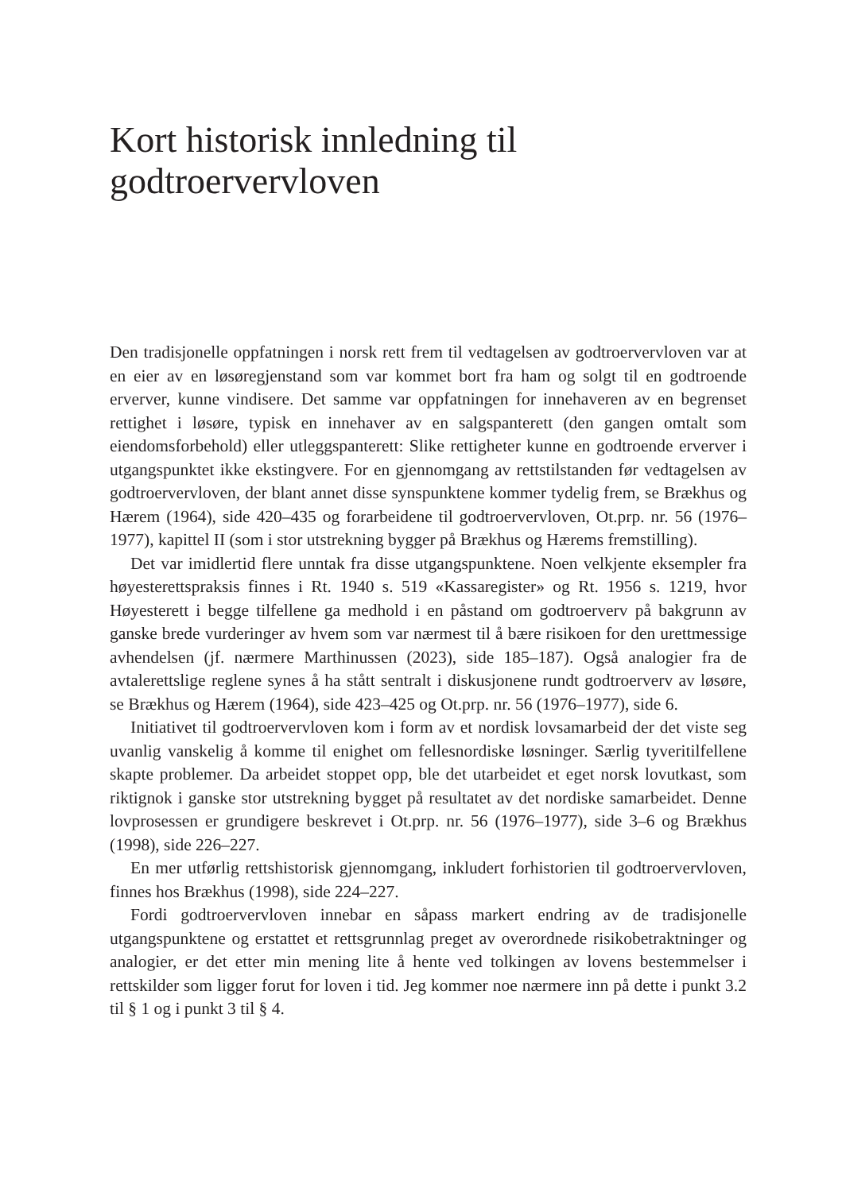Kort historisk innledning til
godtroervervloven
Den tradisjonelle oppfatningen i norsk rett frem til vedtagelsen av godtroervervloven var at en eier av en løsøregjenstand som var kommet bort fra ham og solgt til en godtroende erverver, kunne vindisere. Det samme var oppfatningen for innehaveren av en begrenset rettighet i løsøre, typisk en innehaver av en salgspanterett (den gangen omtalt som eiendomsforbehold) eller utleggspanterett: Slike rettigheter kunne en godtroende erverver i utgangspunktet ikke ekstingvere. For en gjennomgang av rettstilstanden før vedtagelsen av godtroervervloven, der blant annet disse synspunktene kommer tydelig frem, se Brækhus og Hærem (1964), side 420–435 og forarbeidene til godtroervervloven, Ot.prp. nr. 56 (1976–1977), kapittel II (som i stor utstrekning bygger på Brækhus og Hærems fremstilling).
Det var imidlertid flere unntak fra disse utgangspunktene. Noen velkjente eksempler fra høyesterettspraksis finnes i Rt. 1940 s. 519 «Kassaregister» og Rt. 1956 s. 1219, hvor Høyesterett i begge tilfellene ga medhold i en påstand om godtroerverv på bakgrunn av ganske brede vurderinger av hvem som var nærmest til å bære risikoen for den urettmessige avhendelsen (jf. nærmere Marthinussen (2023), side 185–187). Også analogier fra de avtalerettslige reglene synes å ha stått sentralt i diskusjonene rundt godtroerverv av løsøre, se Brækhus og Hærem (1964), side 423–425 og Ot.prp. nr. 56 (1976–1977), side 6.
Initiativet til godtroervervloven kom i form av et nordisk lovsamarbeid der det viste seg uvanlig vanskelig å komme til enighet om fellesnordiske løsninger. Særlig tyveritilfellene skapte problemer. Da arbeidet stoppet opp, ble det utarbeidet et eget norsk lovutkast, som riktignok i ganske stor utstrekning bygget på resultatet av det nordiske samarbeidet. Denne lovprosessen er grundigere beskrevet i Ot.prp. nr. 56 (1976–1977), side 3–6 og Brækhus (1998), side 226–227.
En mer utførlig rettshistorisk gjennomgang, inkludert forhistorien til godtroervervloven, finnes hos Brækhus (1998), side 224–227.
Fordi godtroervervloven innebar en såpass markert endring av de tradisjonelle utgangspunktene og erstattet et rettsgrunnlag preget av overordnede risikobetraktninger og analogier, er det etter min mening lite å hente ved tolkingen av lovens bestemmelser i rettskilder som ligger forut for loven i tid. Jeg kommer noe nærmere inn på dette i punkt 3.2 til § 1 og i punkt 3 til § 4.